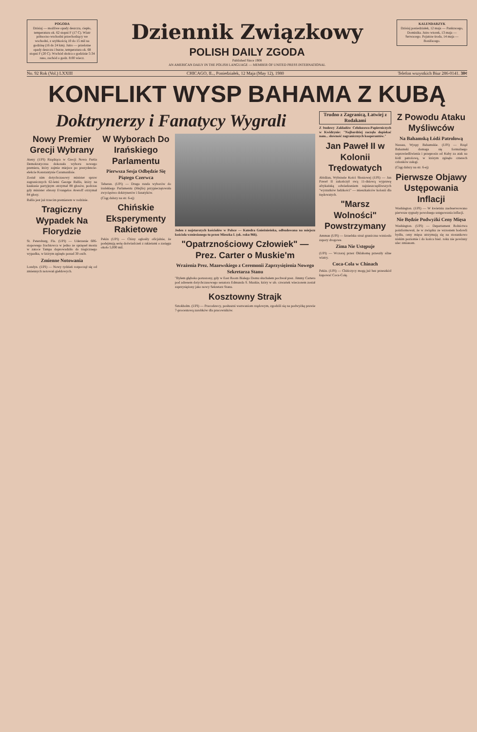POGODA
Dzisiaj — możliwe opady deszczu, ciepło, temperatura ok. 62 stopni F (17 C). Wiatr północno-wschodni przechodzący we wschodni, z szybkością 10 do 15 mil na godzinę (16 do 24 km). Jutro — przelotne opady deszczu i burze, temperatura ok. 68 stopni F (20 C). Wschód słońca o godzinie 5:34 rano, zachód o godz. 8:00 wiecz.
Dziennik Związkowy
POLISH DAILY ZGODA
Published Since 1908
AN AMERICAN DAILY IN THE POLISH LANGUAGE — MEMBER OF UNITED PRESS INTERNATIONAL
KALENDARZYK
Dzisiaj poniedziałek, 12 maja — Pankracego, Dominika. Jutro wtorek, 13 maja — Serwacego. Pojutrze środa, 14 maja — Bonifacego.
No. 92 Rok (Vol.) LXXIII CHICAGO, IL., Poniedziałek, 12 Maja (May 12), 1980 Telefon wszystkich Biur 286-0141. 30¢
KONFLIKT WYSP BAHAMA Z KUBĄ
Doktrynerzy i Fanatycy Wygrali
Nowy Premier Grecji Wybrany
Ateny (UPI) Rządząca w Grecji Nowa Partia Demokratyczna dokonała wyboru nowego premiera, który zajmie miejsce po prezydencie-elekcie Konstantynie Caramanlisie.
Został nim dotychczasowy minister spraw zagranicznych 62-letni George Rallis, który na kaukusie partyjnym otrzymał 88 głosów, podczas gdy minister obrony Evangelos Averoff otrzymał 84 głosy.
Rallis jest już trzecim premierem w rodzinie.
Tragiczny Wypadek Na Florydzie
St. Petersburg, Fla. (UPI) — Uderzenie 606-stopowego frachtowca w jedno ze sprzęseł mostu w zatoce Tampa doprowadziło do tragicznego wypadku, w którym zginęło ponad 30 osób.
Zmienne Notowania
Londyn. (UPI) — Nowy tydzień rozpoczął się od zmiennych notowań giełdowych.
W Wyborach Do Irańskiego Parlamentu
Pierwsza Sesja Odbędzie Się Piątego Czerwca
Teheran. (UPI) — Druga runda wyborów do irańskiego Parlamentu (Mejlis) przypieczętowała zwycięstwo doktrynerów i fanatyków.
(Ciąg dalszy na str. 6-ej)
Chińskie Eksperymenty Rakietowe
Pekin (UPI) — Chiny ogłosiły oficjalnie, że podejmują serię doświadczeń z rakietami o zasięgu około 5,000 mil.
Jeden z najstarszych kościołów w Polsce — Katedra Gnieźnieńska, odbudowana na miejscu kościoła wzniesionego tu przez Mieszka I. (ok. roku 966).
"Opatrznościowy Człowiek" — Prez. Carter o Muskie'm
Wrażenia Prez. Mazewskiego z Ceremonii Zaprzysiężenia Nowego Sekretarza Stanu
"Byłem głęboko poruszony, gdy w East Room Białego Domu słuchałem pochwał prez. Jimmy Cartera pod adresem dotychczasowego senatora Edmunda S. Muskie, który w ub. czwartek wieczorem został zaprzysiężony jako nowy Sekretarz Stanu.
Kosztowny Strajk
Sztokholm. (UPI) — Pracodawcy, posłuszni wezwaniom rządowym, zgodzili się na podwyżkę prawie 7-procentową zarobków dla pracowników.
Trudno z Zagranicą, Łatwiej z Rodakami
Z budowy Zakładów Celulozowo-Papierniczych w Kwidzynie: "Najbardziej zaczęła dopiekać nam... słowność zagranicznych kooperantów."
Jan Paweł II w Kolonii Trędowatych
Abidżan, Wybrzeże Kości Słoniowej (UPI) — Jan Paweł II zakończył swą 11-dniową wyprawę afrykańską odwiedzeniem najnieszczęśliwszych "wyrzutków ludzkości" — mieszkańców kolonii dla trędowatych.
"Marsz Wolności" Powstrzymany
Amman (UPI) — Izraelska straż graniczna wzniosła zapory drogowe.
Zima Nie Ustępuje
(UPI) — Wczoraj przez Oklahomę przeszły silne wiatry.
Coca-Cola w Chinach
Pekin. (UPI) — Chińczycy mogą już bez przeszkód kupować Coca-Colę.
Z Powodu Ataku Myśliwców
Na Bahamską Łódź Patrolową
Nassau, Wyspy Bahamskie. (UPI) — Rząd Bahamski domaga się formalnego usprawiedliwienia i przeprosin od Kuby za atak na łódź patrolową, w którym zginęło czterech członków załogi.
(Ciąg dalszy na str. 6-ej)
Pierwsze Objawy Ustępowania Inflacji
Washington. (UPI) — W kwietniu zaobserwowano pierwsze sygnały powolnego ustępowania inflacji.
Nie Będzie Podwyżki Ceny Mięsa
Washington. (UPI) — Departament Rolnictwa poinformował, że w związku ze wzrostem hodowli bydła, ceny mięsa utrzymają się na stosunkowo niskim poziomie i do końca bież. roku nie powinny ulec zmianom.